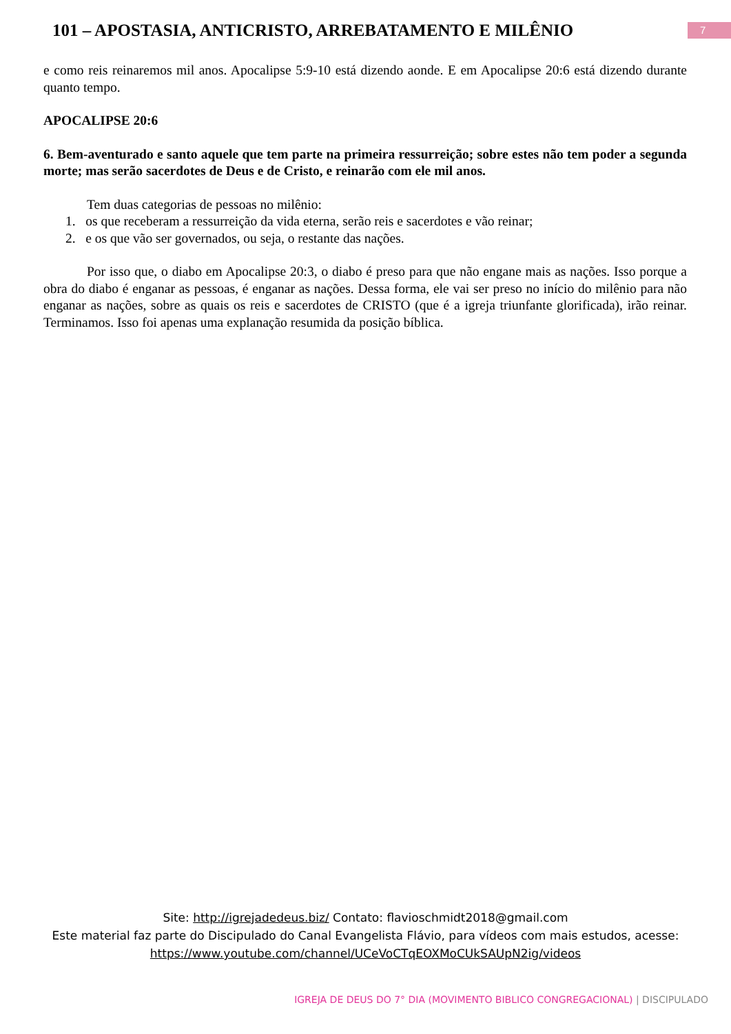101 – APOSTASIA, ANTICRISTO, ARREBATAMENTO E MILÊNIO
7
e como reis reinaremos mil anos. Apocalipse 5:9-10 está dizendo aonde. E em Apocalipse 20:6 está dizendo durante quanto tempo.
APOCALIPSE 20:6
6. Bem-aventurado e santo aquele que tem parte na primeira ressurreição; sobre estes não tem poder a segunda morte; mas serão sacerdotes de Deus e de Cristo, e reinarão com ele mil anos.
Tem duas categorias de pessoas no milênio:
1. os que receberam a ressurreição da vida eterna, serão reis e sacerdotes e vão reinar;
2. e os que vão ser governados, ou seja, o restante das nações.
Por isso que, o diabo em Apocalipse 20:3, o diabo é preso para que não engane mais as nações. Isso porque a obra do diabo é enganar as pessoas, é enganar as nações. Dessa forma, ele vai ser preso no início do milênio para não enganar as nações, sobre as quais os reis e sacerdotes de CRISTO (que é a igreja triunfante glorificada), irão reinar. Terminamos. Isso foi apenas uma explanação resumida da posição bíblica.
Site: http://igrejadedeus.biz/ Contato: flavioschmidt2018@gmail.com
Este material faz parte do Discipulado do Canal Evangelista Flávio, para vídeos com mais estudos, acesse:
https://www.youtube.com/channel/UCeVoCTqEOXMoCUkSAUpN2ig/videos
IGREJA DE DEUS DO 7° DIA (MOVIMENTO BIBLICO CONGREGACIONAL) | DISCIPULADO